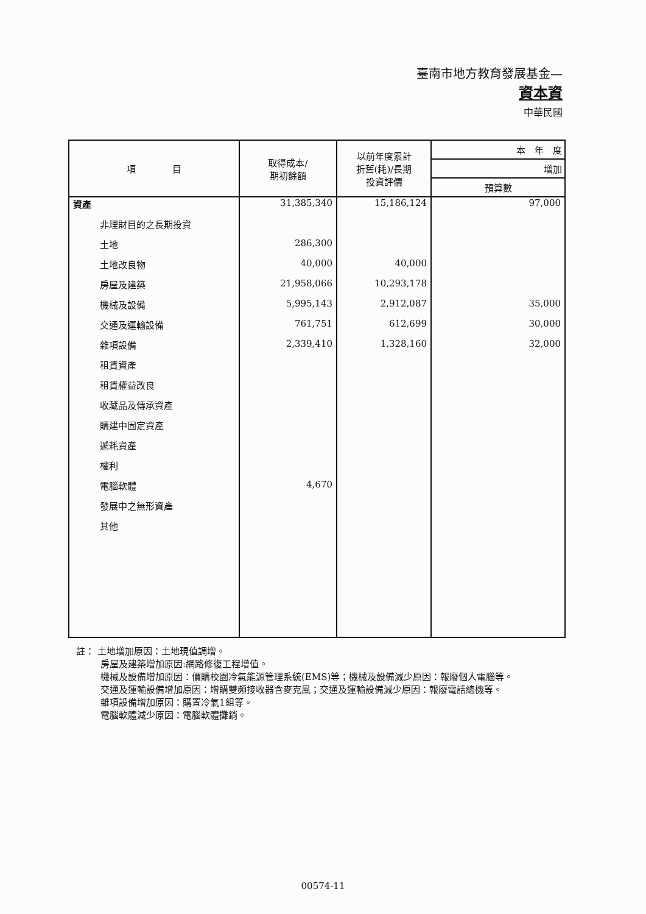臺南市地方教育發展基金—
資本資
中華民國
| 項 目 | 取得成本/ 期初餘額 | 以前年度累計 折舊(耗)/長期 投資評價 | 本 年 度 |
| --- | --- | --- | --- |
| | | | 增加 |
| | | | 預算數 |
| 資產 | 31,385,340 | 15,186,124 | 97,000 |
| 非理財目的之長期投資 | | | |
| 土地 | 286,300 | | |
| 土地改良物 | 40,000 | 40,000 | |
| 房屋及建築 | 21,958,066 | 10,293,178 | |
| 機械及設備 | 5,995,143 | 2,912,087 | 35,000 |
| 交通及運輸設備 | 761,751 | 612,699 | 30,000 |
| 雜項設備 | 2,339,410 | 1,328,160 | 32,000 |
| 租賃資產 | | | |
| 租賃權益改良 | | | |
| 收藏品及傳承資產 | | | |
| 購建中固定資產 | | | |
| 遞耗資產 | | | |
| 權利 | | | |
| 電腦軟體 | 4,670 | | |
| 發展中之無形資產 | | | |
| 其他 | | | |
註： 土地增加原因：土地現值調增。
房屋及建築增加原因:網路修復工程增值。
機械及設備增加原因：價購校園冷氣能源管理系統(EMS)等；機械及設備減少原因：報廢個人電腦等。
交通及運輸設備增加原因：增購雙頻接收器含麥克風；交通及運輸設備減少原因：報廢電話總機等。
雜項設備增加原因：購置冷氣1組等。
電腦軟體減少原因：電腦軟體攤銷。
00574-11